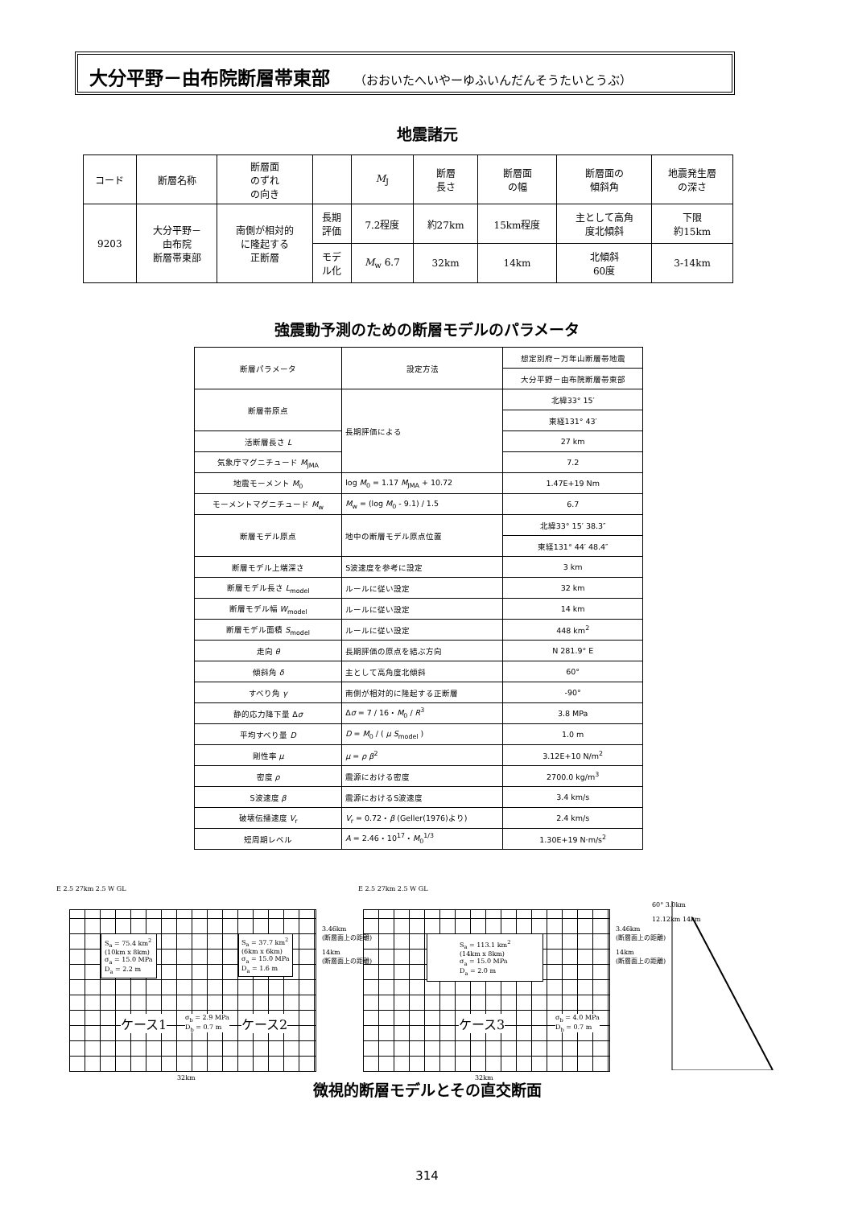大分平野－由布院断層帯東部 （おおいたへいやーゆふいんだんそうたいとうぶ）
地震諸元
| コード | 断層名称 | 断層面 のずれ の向き | | M<sub>J</sub> | 断層 長さ | 断層面 の幅 | 断層面の 傾斜角 | 地震発生層 の深さ |
| 9203 | 大分平野－ 由布院 断層帯東部 | 南側が相対的 に隆起する 正断層 | 長期 評価 | 7.2程度 | 約27km | 15km程度 | 主として高角 度北傾斜 | 下限 約15km |
| | | | モデ ル化 | M<sub>w</sub> 6.7 | 32km | 14km | 北傾斜 60度 | 3-14km |
強震動予測のための断層モデルのパラメータ
| 断層パラメータ | 設定方法 | 想定別府－万年山断層帯地震 |
| | | 大分平野－由布院断層帯東部 |
| 断層帯原点 | 長期評価による | 北緯33° 15′ |
| | | 東経131° 43′ |
| 活断層長さ L | | 27 km |
| 気象庁マグニチュード M<sub>JMA</sub> | | 7.2 |
| 地震モーメント M<sub>0</sub> | log M<sub>0</sub> = 1.17 M<sub>JMA</sub> + 10.72 | 1.47E+19 Nm |
| モーメントマグニチュード M<sub>w</sub> | M<sub>w</sub> = (log M<sub>0</sub> - 9.1) / 1.5 | 6.7 |
| 断層モデル原点 | 地中の断層モデル原点位置 | 北緯33° 15′ 38.3″ |
| | | 東経131° 44′ 48.4″ |
| 断層モデル上端深さ | S波速度を参考に設定 | 3 km |
| 断層モデル長さ L<sub>model</sub> | ルールに従い設定 | 32 km |
| 断層モデル幅 W<sub>model</sub> | ルールに従い設定 | 14 km |
| 断層モデル面積 S<sub>model</sub> | ルールに従い設定 | 448 km<sup>2</sup> |
| 走向 θ | 長期評価の原点を結ぶ方向 | N 281.9° E |
| 傾斜角 δ | 主として高角度北傾斜 | 60° |
| すべり角 γ | 南側が相対的に隆起する正断層 | -90° |
| 静的応力降下量 Δ σ | Δ σ = 7 / 16・ M<sub>0</sub> / R<sup>3</sup> | 3.8 MPa |
| 平均すべり量 D | D = M<sub>0</sub> / ( μ S<sub>model</sub> ) | 1.0 m |
| 剛性率 μ | μ = ρ β<sup>2</sup> | 3.12E+10 N/m<sup>2</sup> |
| 密度 ρ | 震源における密度 | 2700.0 kg/m<sup>3</sup> |
| S波速度 β | 震源におけるS波速度 | 3.4 km/s |
| 破壊伝播速度 V<sub>r</sub> | V<sub>r</sub> = 0.72・ β (Geller(1976)より) | 2.4 km/s |
| 短周期レベル | A = 2.46・10<sup>17</sup>・ M<sub>0</sub><sup>1/3</sup> | 1.30E+19 N·m/s<sup>2</sup> |
E 2.5 27km 2.5 W GL
S<sub>a</sub> = 75.4 km<sup>2</sup>
(10km x 8km)
σ<sub>a</sub> = 15.0 MPa
D<sub>a</sub> = 2.2 m
S<sub>a</sub> = 37.7 km<sup>2</sup>
(6km x 6km)
σ<sub>a</sub> = 15.0 MPa
D<sub>a</sub> = 1.6 m
ケース1
σ<sub>b</sub> = 2.9 MPa
D<sub>b</sub> = 0.7 m
ケース2
3.46km
(断層面上の距離)
14km
(断層面上の距離)
32km
E 2.5 27km 2.5 W GL
S<sub>a</sub> = 113.1 km<sup>2</sup>
(14km x 8km)
σ<sub>a</sub> = 15.0 MPa
D<sub>a</sub> = 2.0 m
ケース3
σ<sub>b</sub> = 4.0 MPa
D<sub>b</sub> = 0.7 m
3.46km
(断層面上の距離)
14km
(断層面上の距離)
32km
60° 3.0km
12.12km 14km
微視的断層モデルとその直交断面
314